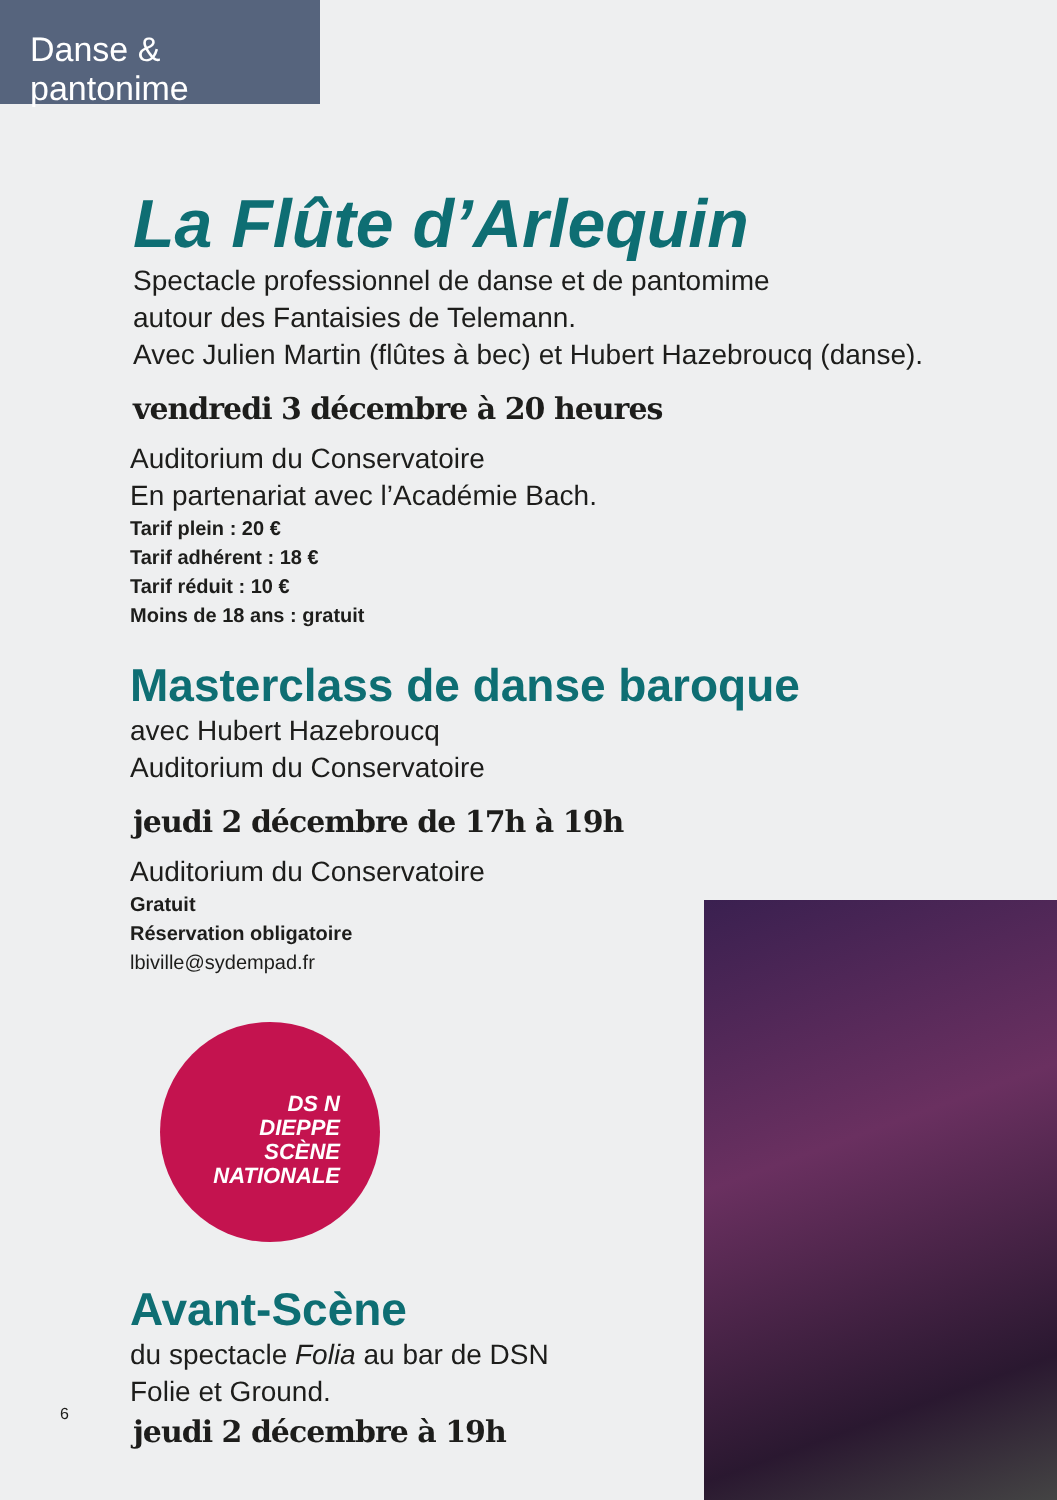Danse & pantonime
La Flûte d’Arlequin
Spectacle professionnel de danse et de pantomime
autour des Fantaisies de Telemann.
Avec Julien Martin (flûtes à bec) et Hubert Hazebroucq (danse).
vendredi 3 décembre à 20 heures
Auditorium du Conservatoire
En partenariat avec l’Académie Bach.
Tarif plein : 20 €
Tarif adhérent : 18 €
Tarif réduit : 10 €
Moins de 18 ans : gratuit
Masterclass de danse baroque
avec Hubert Hazebroucq
Auditorium du Conservatoire
jeudi 2 décembre de 17h à 19h
Auditorium du Conservatoire
Gratuit
Réservation obligatoire
lbiville@sydempad.fr
DS N
DIEPPE
SCÈNE
NATIONALE
Avant-Scène
du spectacle Folia au bar de DSN
Folie et Ground.
jeudi 2 décembre à 19h
6